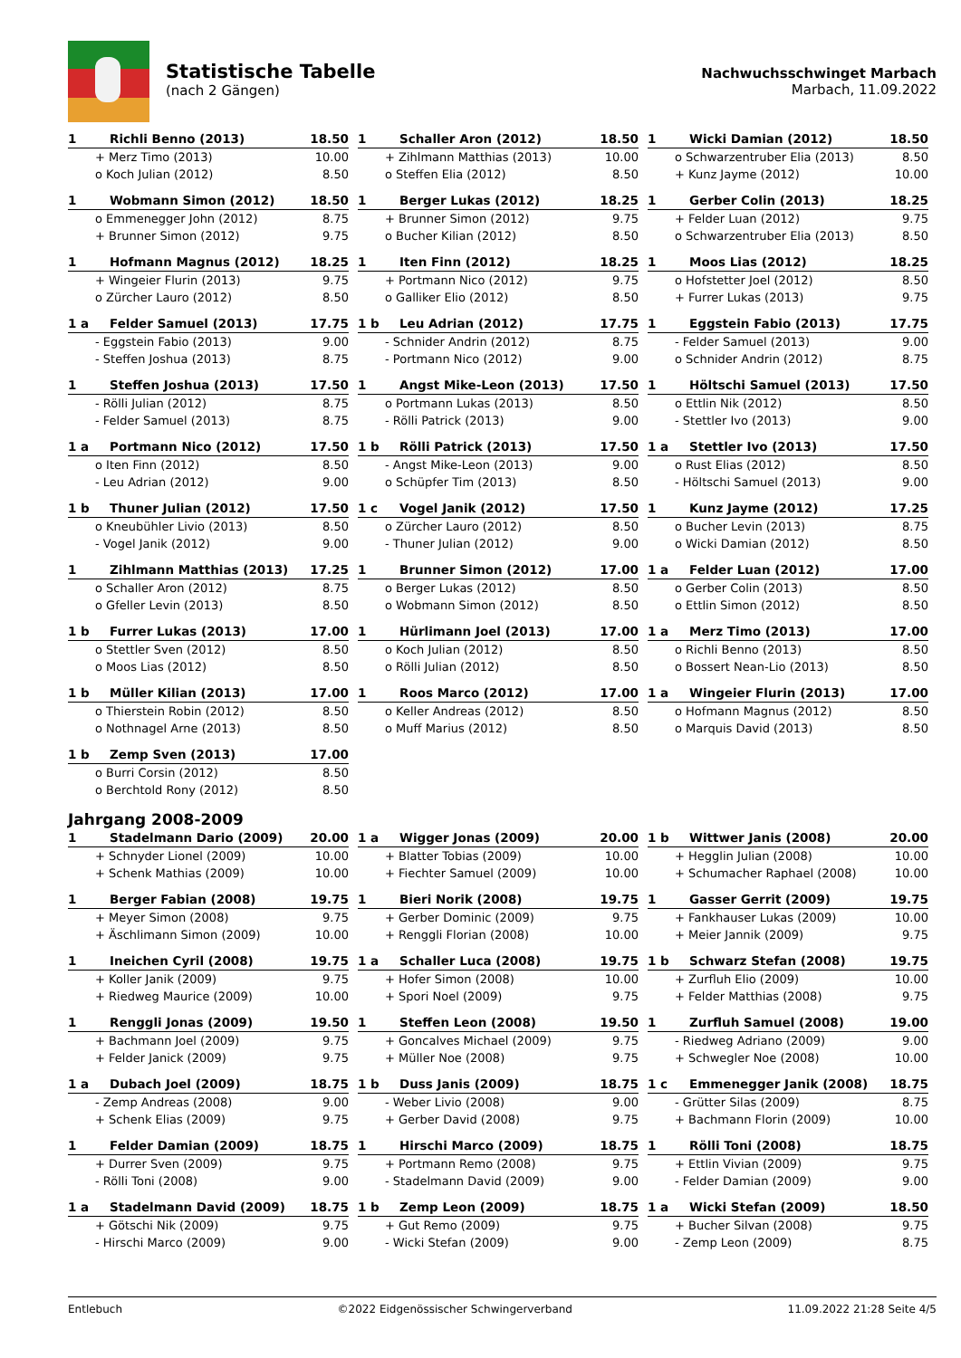Statistische Tabelle
(nach 2 Gängen)
Nachwuchsschwinget Marbach
Marbach, 11.09.2022
| 1 | Richli Benno (2013) | 18.50 |
| + Merz Timo (2013) | | 10.00 |
| o Koch Julian (2012) | | 8.50 |
| 1 | Schaller Aron (2012) | 18.50 |
| + Zihlmann Matthias (2013) | | 10.00 |
| o Steffen Elia (2012) | | 8.50 |
| 1 | Wicki Damian (2012) | 18.50 |
| o Schwarzentruber Elia (2013) | | 8.50 |
| + Kunz Jayme (2012) | | 10.00 |
| 1 | Wobmann Simon (2012) | 18.50 |
| o Emmenegger John (2012) | | 8.75 |
| + Brunner Simon (2012) | | 9.75 |
| 1 | Berger Lukas (2012) | 18.25 |
| + Brunner Simon (2012) | | 9.75 |
| o Bucher Kilian (2012) | | 8.50 |
| 1 | Gerber Colin (2013) | 18.25 |
| + Felder Luan (2012) | | 9.75 |
| o Schwarzentruber Elia (2013) | | 8.50 |
| 1 | Hofmann Magnus (2012) | 18.25 |
| + Wingeier Flurin (2013) | | 9.75 |
| o Zürcher Lauro (2012) | | 8.50 |
| 1 | Iten Finn (2012) | 18.25 |
| + Portmann Nico (2012) | | 9.75 |
| o Galliker Elio (2012) | | 8.50 |
| 1 | Moos Lias (2012) | 18.25 |
| o Hofstetter Joel (2012) | | 8.50 |
| + Furrer Lukas (2013) | | 9.75 |
| 1 a | Felder Samuel (2013) | 17.75 |
| - Eggstein Fabio (2013) | | 9.00 |
| - Steffen Joshua (2013) | | 8.75 |
| 1 b | Leu Adrian (2012) | 17.75 |
| - Schnider Andrin (2012) | | 8.75 |
| - Portmann Nico (2012) | | 9.00 |
| 1 | Eggstein Fabio (2013) | 17.75 |
| - Felder Samuel (2013) | | 9.00 |
| o Schnider Andrin (2012) | | 8.75 |
| 1 | Steffen Joshua (2013) | 17.50 |
| - Rölli Julian (2012) | | 8.75 |
| - Felder Samuel (2013) | | 8.75 |
| 1 | Angst Mike-Leon (2013) | 17.50 |
| o Portmann Lukas (2013) | | 8.50 |
| - Rölli Patrick (2013) | | 9.00 |
| 1 | Höltschi Samuel (2013) | 17.50 |
| o Ettlin Nik (2012) | | 8.50 |
| - Stettler Ivo (2013) | | 9.00 |
| 1 a | Portmann Nico (2012) | 17.50 |
| o Iten Finn (2012) | | 8.50 |
| - Leu Adrian (2012) | | 9.00 |
| 1 b | Rölli Patrick (2013) | 17.50 |
| - Angst Mike-Leon (2013) | | 9.00 |
| o Schüpfer Tim (2013) | | 8.50 |
| 1 a | Stettler Ivo (2013) | 17.50 |
| o Rust Elias (2012) | | 8.50 |
| - Höltschi Samuel (2013) | | 9.00 |
| 1 b | Thuner Julian (2012) | 17.50 |
| o Kneubühler Livio (2013) | | 8.50 |
| - Vogel Janik (2012) | | 9.00 |
| 1 c | Vogel Janik (2012) | 17.50 |
| o Zürcher Lauro (2012) | | 8.50 |
| - Thuner Julian (2012) | | 9.00 |
| 1 | Kunz Jayme (2012) | 17.25 |
| o Bucher Levin (2013) | | 8.75 |
| o Wicki Damian (2012) | | 8.50 |
| 1 | Zihlmann Matthias (2013) | 17.25 |
| o Schaller Aron (2012) | | 8.75 |
| o Gfeller Levin (2013) | | 8.50 |
| 1 | Brunner Simon (2012) | 17.00 |
| o Berger Lukas (2012) | | 8.50 |
| o Wobmann Simon (2012) | | 8.50 |
| 1 a | Felder Luan (2012) | 17.00 |
| o Gerber Colin (2013) | | 8.50 |
| o Ettlin Simon (2012) | | 8.50 |
| 1 b | Furrer Lukas (2013) | 17.00 |
| o Stettler Sven (2012) | | 8.50 |
| o Moos Lias (2012) | | 8.50 |
| 1 | Hürlimann Joel (2013) | 17.00 |
| o Koch Julian (2012) | | 8.50 |
| o Rölli Julian (2012) | | 8.50 |
| 1 a | Merz Timo (2013) | 17.00 |
| o Richli Benno (2013) | | 8.50 |
| o Bossert Nean-Lio (2013) | | 8.50 |
| 1 b | Müller Kilian (2013) | 17.00 |
| o Thierstein Robin (2012) | | 8.50 |
| o Nothnagel Arne (2013) | | 8.50 |
| 1 | Roos Marco (2012) | 17.00 |
| o Keller Andreas (2012) | | 8.50 |
| o Muff Marius (2012) | | 8.50 |
| 1 a | Wingeier Flurin (2013) | 17.00 |
| o Hofmann Magnus (2012) | | 8.50 |
| o Marquis David (2013) | | 8.50 |
| 1 b | Zemp Sven (2013) | 17.00 |
| o Burri Corsin (2012) | | 8.50 |
| o Berchtold Rony (2012) | | 8.50 |
Jahrgang 2008-2009
| 1 | Stadelmann Dario (2009) | 20.00 |
| + Schnyder Lionel (2009) | | 10.00 |
| + Schenk Mathias (2009) | | 10.00 |
| 1 a | Wigger Jonas (2009) | 20.00 |
| + Blatter Tobias (2009) | | 10.00 |
| + Fiechter Samuel (2009) | | 10.00 |
| 1 b | Wittwer Janis (2008) | 20.00 |
| + Hegglin Julian (2008) | | 10.00 |
| + Schumacher Raphael (2008) | | 10.00 |
| 1 | Berger Fabian (2008) | 19.75 |
| + Meyer Simon (2008) | | 9.75 |
| + Äschlimann Simon (2009) | | 10.00 |
| 1 | Bieri Norik (2008) | 19.75 |
| + Gerber Dominic (2009) | | 9.75 |
| + Renggli Florian (2008) | | 10.00 |
| 1 | Gasser Gerrit (2009) | 19.75 |
| + Fankhauser Lukas (2009) | | 10.00 |
| + Meier Jannik (2009) | | 9.75 |
| 1 | Ineichen Cyril (2008) | 19.75 |
| + Koller Janik (2009) | | 9.75 |
| + Riedweg Maurice (2009) | | 10.00 |
| 1 a | Schaller Luca (2008) | 19.75 |
| + Hofer Simon (2008) | | 10.00 |
| + Spori Noel (2009) | | 9.75 |
| 1 b | Schwarz Stefan (2008) | 19.75 |
| + Zurfluh Elio (2009) | | 10.00 |
| + Felder Matthias (2008) | | 9.75 |
| 1 | Renggli Jonas (2009) | 19.50 |
| + Bachmann Joel (2009) | | 9.75 |
| + Felder Janick (2009) | | 9.75 |
| 1 | Steffen Leon (2008) | 19.50 |
| + Goncalves Michael (2009) | | 9.75 |
| + Müller Noe (2008) | | 9.75 |
| 1 | Zurfluh Samuel (2008) | 19.00 |
| - Riedweg Adriano (2009) | | 9.00 |
| + Schwegler Noe (2008) | | 10.00 |
| 1 a | Dubach Joel (2009) | 18.75 |
| - Zemp Andreas (2008) | | 9.00 |
| + Schenk Elias (2009) | | 9.75 |
| 1 b | Duss Janis (2009) | 18.75 |
| - Weber Livio (2008) | | 9.00 |
| + Gerber David (2008) | | 9.75 |
| 1 c | Emmenegger Janik (2008) | 18.75 |
| - Grütter Silas (2009) | | 8.75 |
| + Bachmann Florin (2009) | | 10.00 |
| 1 | Felder Damian (2009) | 18.75 |
| + Durrer Sven (2009) | | 9.75 |
| - Rölli Toni (2008) | | 9.00 |
| 1 | Hirschi Marco (2009) | 18.75 |
| + Portmann Remo (2008) | | 9.75 |
| - Stadelmann David (2009) | | 9.00 |
| 1 | Rölli Toni (2008) | 18.75 |
| + Ettlin Vivian (2009) | | 9.75 |
| - Felder Damian (2009) | | 9.00 |
| 1 a | Stadelmann David (2009) | 18.75 |
| + Götschi Nik (2009) | | 9.75 |
| - Hirschi Marco (2009) | | 9.00 |
| 1 b | Zemp Leon (2009) | 18.75 |
| + Gut Remo (2009) | | 9.75 |
| - Wicki Stefan (2009) | | 9.00 |
| 1 a | Wicki Stefan (2009) | 18.50 |
| + Bucher Silvan (2008) | | 9.75 |
| - Zemp Leon (2009) | | 8.75 |
Entlebuch ©2022 Eidgenössischer Schwingerverband 11.09.2022 21:28 Seite 4/5